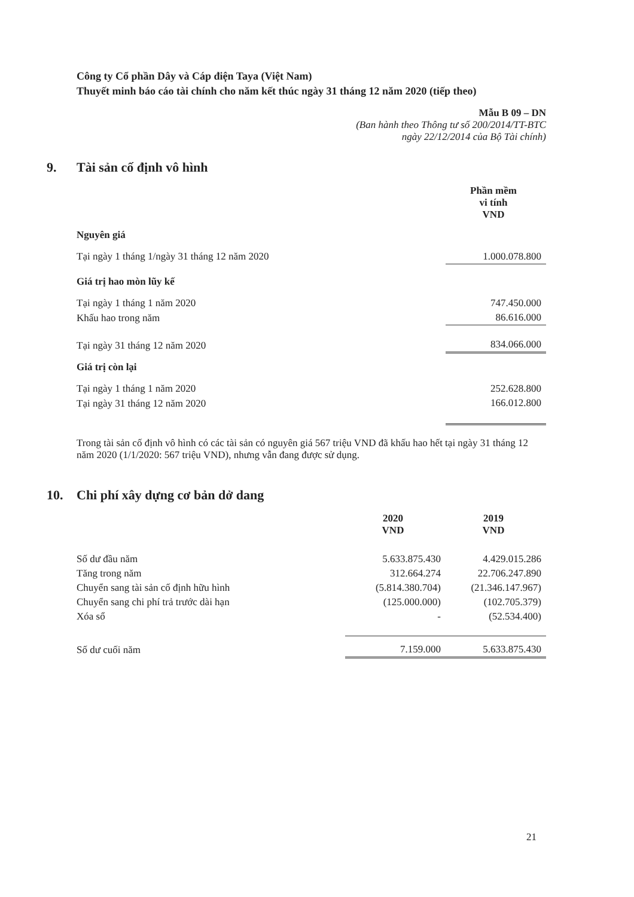Công ty Cổ phần Dây và Cáp điện Taya (Việt Nam)
Thuyết minh báo cáo tài chính cho năm kết thúc ngày 31 tháng 12 năm 2020 (tiếp theo)
Mẫu B 09 – DN
(Ban hành theo Thông tư số 200/2014/TT-BTC
ngày 22/12/2014 của Bộ Tài chính)
9. Tài sản cố định vô hình
| | Phần mềm vi tính VND |
| Nguyên giá | |
| Tại ngày 1 tháng 1/ngày 31 tháng 12 năm 2020 | 1.000.078.800 |
| Giá trị hao mòn lũy kế | |
| Tại ngày 1 tháng 1 năm 2020 | 747.450.000 |
| Khấu hao trong năm | 86.616.000 |
| Tại ngày 31 tháng 12 năm 2020 | 834.066.000 |
| Giá trị còn lại | |
| Tại ngày 1 tháng 1 năm 2020 | 252.628.800 |
| Tại ngày 31 tháng 12 năm 2020 | 166.012.800 |
Trong tài sản cố định vô hình có các tài sản có nguyên giá 567 triệu VND đã khấu hao hết tại ngày 31 tháng 12 năm 2020 (1/1/2020: 567 triệu VND), nhưng vẫn đang được sử dụng.
10. Chi phí xây dựng cơ bản dở dang
| | 2020 VND | 2019 VND |
| Số dư đầu năm | 5.633.875.430 | 4.429.015.286 |
| Tăng trong năm | 312.664.274 | 22.706.247.890 |
| Chuyển sang tài sản cố định hữu hình | (5.814.380.704) | (21.346.147.967) |
| Chuyển sang chi phí trả trước dài hạn | (125.000.000) | (102.705.379) |
| Xóa sổ | - | (52.534.400) |
| Số dư cuối năm | 7.159.000 | 5.633.875.430 |
21